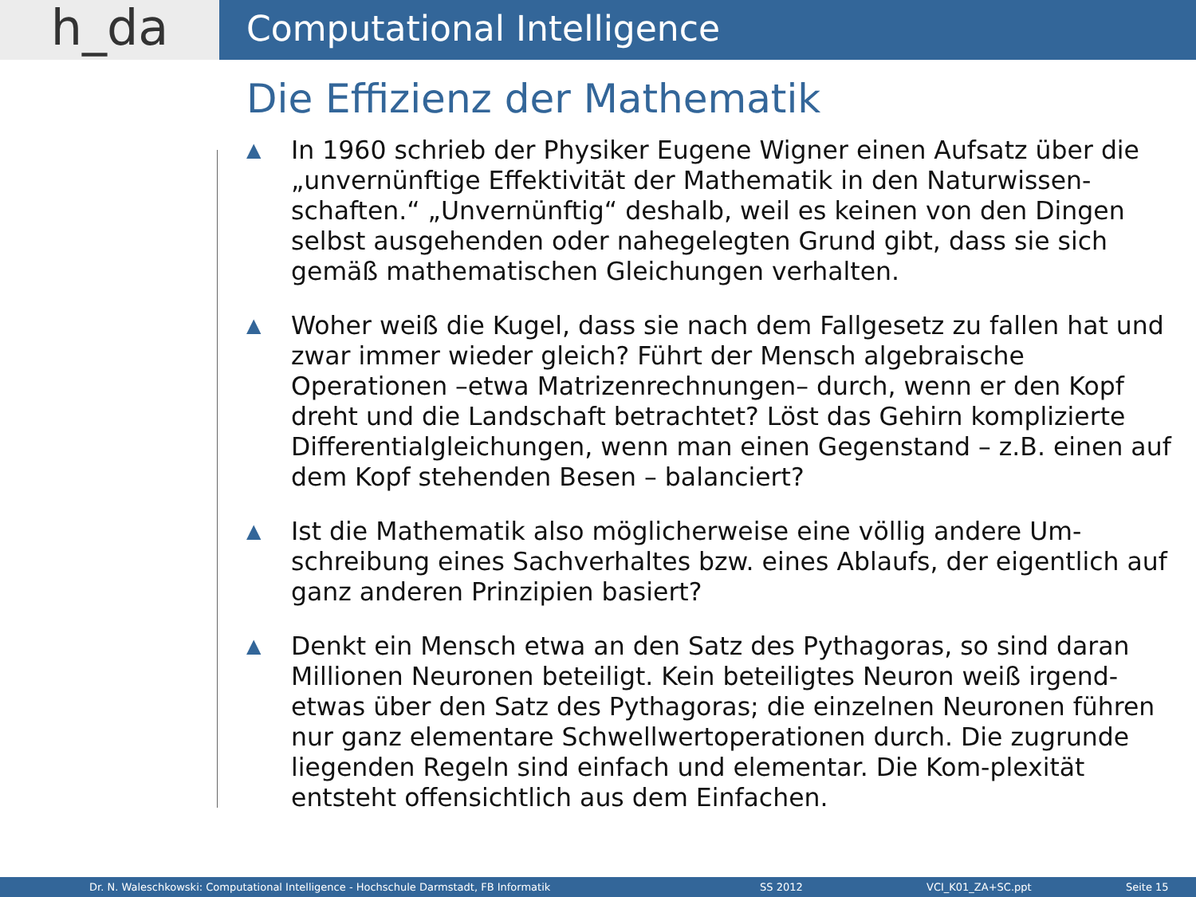h_da
Computational Intelligence
Die Effizienz der Mathematik
▲ In 1960 schrieb der Physiker Eugene Wigner einen Aufsatz über die „unvernünftige Effektivität der Mathematik in den Naturwissen-schaften.“ „Unvernünftig“ deshalb, weil es keinen von den Dingen selbst ausgehenden oder nahegelegten Grund gibt, dass sie sich gemäß mathematischen Gleichungen verhalten.
▲ Woher weiß die Kugel, dass sie nach dem Fallgesetz zu fallen hat und zwar immer wieder gleich? Führt der Mensch algebraische Operationen –etwa Matrizenrechnungen– durch, wenn er den Kopf dreht und die Landschaft betrachtet? Löst das Gehirn komplizierte Differentialgleichungen, wenn man einen Gegenstand – z.B. einen auf dem Kopf stehenden Besen – balanciert?
▲ Ist die Mathematik also möglicherweise eine völlig andere Um-schreibung eines Sachverhaltes bzw. eines Ablaufs, der eigentlich auf ganz anderen Prinzipien basiert?
▲ Denkt ein Mensch etwa an den Satz des Pythagoras, so sind daran Millionen Neuronen beteiligt. Kein beteiligtes Neuron weiß irgend-etwas über den Satz des Pythagoras; die einzelnen Neuronen führen nur ganz elementare Schwellwertoperationen durch. Die zugrunde liegenden Regeln sind einfach und elementar. Die Kom-plexität entsteht offensichtlich aus dem Einfachen.
Dr. N. Waleschkowski: Computational Intelligence - Hochschule Darmstadt, FB Informatik SS 2012 VCI_K01_ZA+SC.ppt Seite 15